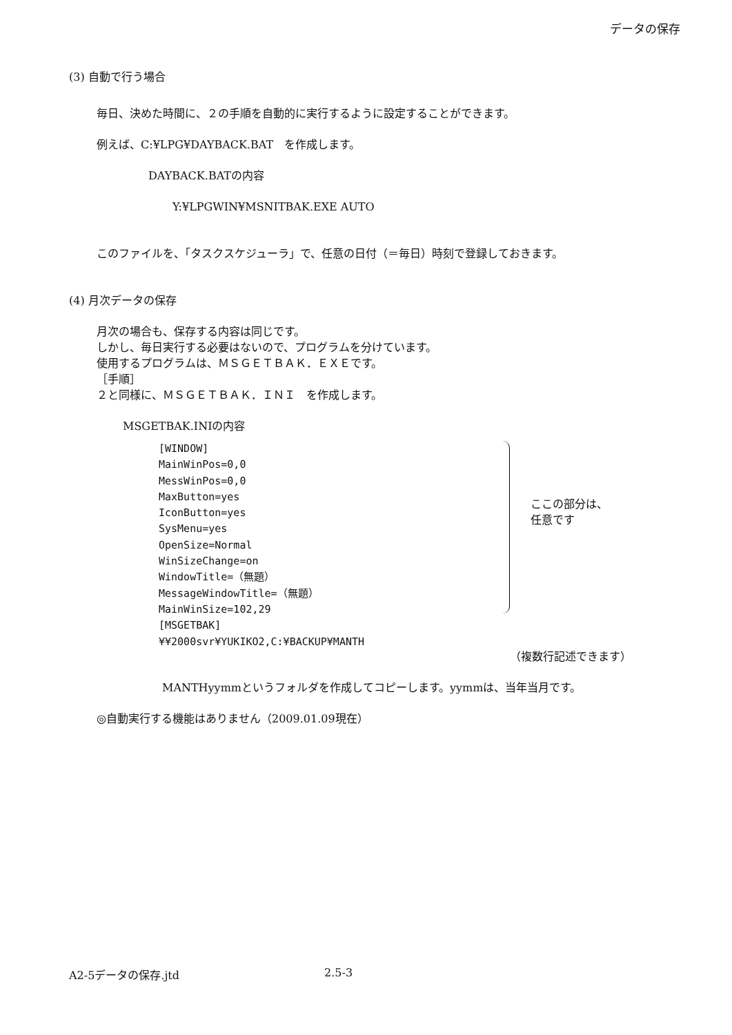データの保存
(3) 自動で行う場合
毎日、決めた時間に、２の手順を自動的に実行するように設定することができます。
例えば、C:¥LPG¥DAYBACK.BAT　を作成します。
DAYBACK.BATの内容
Y:¥LPGWIN¥MSNITBAK.EXE AUTO
このファイルを、「タスクスケジューラ」で、任意の日付（＝毎日）時刻で登録しておきます。
(4) 月次データの保存
月次の場合も、保存する内容は同じです。
しかし、毎日実行する必要はないので、プログラムを分けています。
使用するプログラムは、ＭＳＧＥＴＢＡＫ．ＥＸＥです。
［手順］
２と同様に、ＭＳＧＥＴＢＡＫ．ＩＮＩ　を作成します。
MSGETBAK.INIの内容
[WINDOW]
MainWinPos=0,0
MessWinPos=0,0
MaxButton=yes
IconButton=yes
SysMenu=yes
OpenSize=Normal
WinSizeChange=on
WindowTitle=（無題）
MessageWindowTitle=（無題）
MainWinSize=102,29
[MSGETBAK]
¥¥2000svr¥YUKIKO2,C:¥BACKUP¥MANTH
ここの部分は、
任意です
（複数行記述できます）
MANTHyymmというフォルダを作成してコピーします。yymmは、当年当月です。
◎自動実行する機能はありません（2009.01.09現在）
A2-5データの保存.jtd 2.5-3